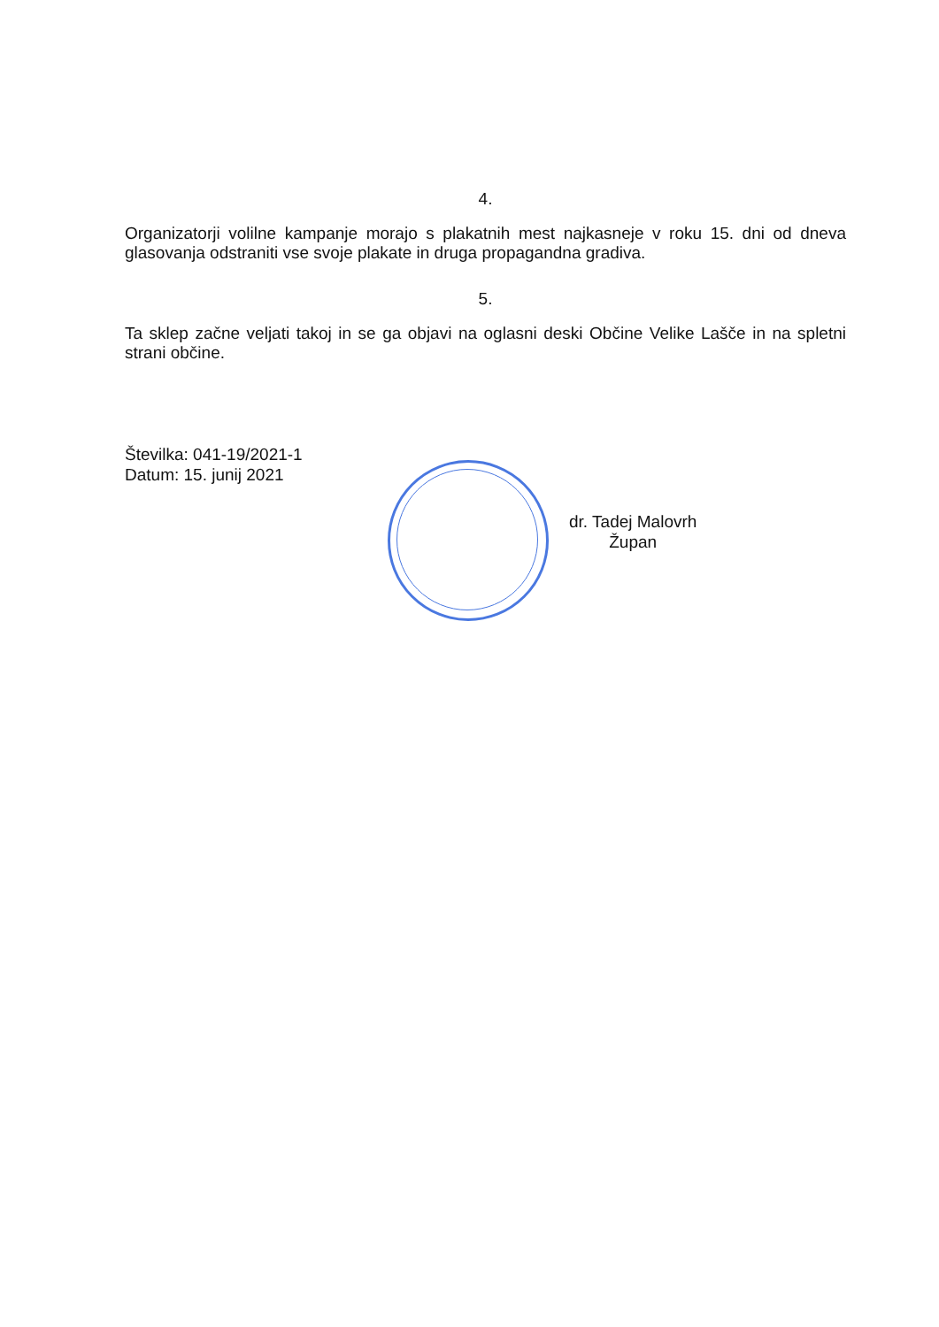4.
Organizatorji volilne kampanje morajo s plakatnih mest najkasneje v roku 15. dni od dneva glasovanja odstraniti vse svoje plakate in druga propagandna gradiva.
5.
Ta sklep začne veljati takoj in se ga objavi na oglasni deski Občine Velike Lašče in na spletni strani občine.
Številka: 041-19/2021-1
Datum: 15. junij 2021
dr. Tadej Malovrh
Župan